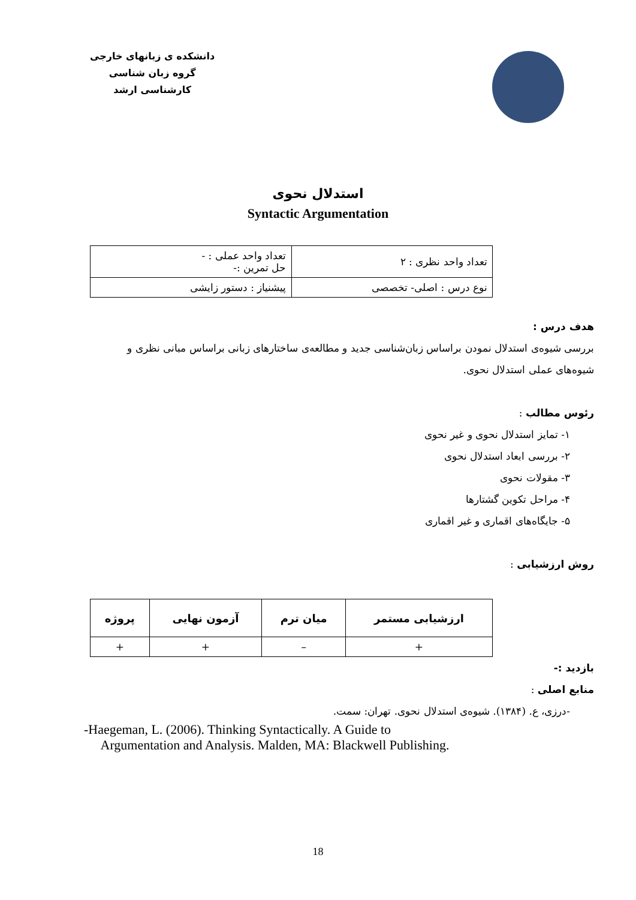دانشکده ی زبانهای خارجی
گروه زبان شناسی
کارشناسی ارشد
استدلال نحوی
Syntactic Argumentation
| تعداد واحد نظری : ۲ | تعداد واحد عملی : - حل تمرین :- |
| نوع درس : اصلی- تخصصی | پیشنیاز : دستور زایشی |
هدف درس :
بررسی شیوه‌ی استدلال نمودن براساس زبان‌شناسی جدید و مطالعه‌ی ساختارهای زبانی براساس مبانی نظری و شیوه‌های عملی استدلال نحوی.
رئوس مطالب :
۱- تمایز استدلال نحوی و غیر نحوی
۲- بررسی ابعاد استدلال نحوی
۳- مقولات نحوی
۴- مراحل تکوین گشتارها
۵- جایگاه‌های اقماری و غیر اقماری
روش ارزشیابی :
| ارزشیابی مستمر | میان ترم | آزمون نهایی | پروژه |
| --- | --- | --- | --- |
| + | – | + | + |
بازدید :-
منابع اصلی :
-درزی، ع. (۱۳۸۴). شیوه‌ی استدلال نحوی. تهران: سمت.
-Haegeman, L. (2006). Thinking Syntactically. A Guide to
Argumentation and Analysis. Malden, MA: Blackwell Publishing.
18